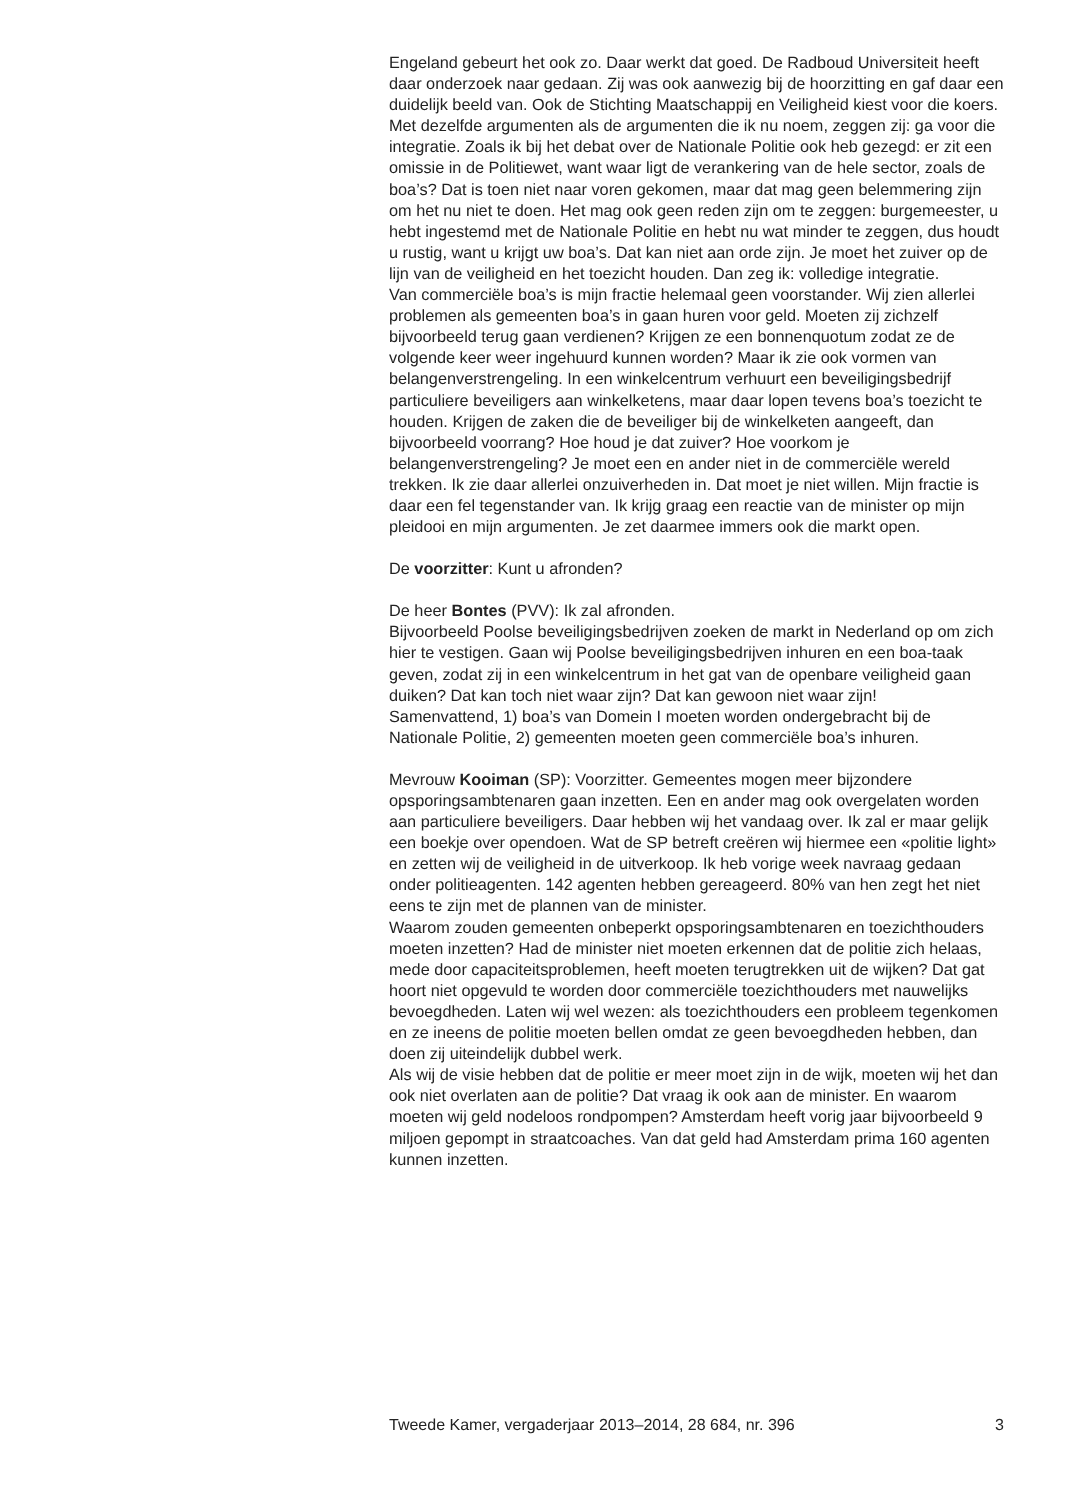Engeland gebeurt het ook zo. Daar werkt dat goed. De Radboud Universiteit heeft daar onderzoek naar gedaan. Zij was ook aanwezig bij de hoorzitting en gaf daar een duidelijk beeld van. Ook de Stichting Maatschappij en Veiligheid kiest voor die koers. Met dezelfde argumenten als de argumenten die ik nu noem, zeggen zij: ga voor die integratie. Zoals ik bij het debat over de Nationale Politie ook heb gezegd: er zit een omissie in de Politiewet, want waar ligt de verankering van de hele sector, zoals de boa’s? Dat is toen niet naar voren gekomen, maar dat mag geen belemmering zijn om het nu niet te doen. Het mag ook geen reden zijn om te zeggen: burgemeester, u hebt ingestemd met de Nationale Politie en hebt nu wat minder te zeggen, dus houdt u rustig, want u krijgt uw boa’s. Dat kan niet aan orde zijn. Je moet het zuiver op de lijn van de veiligheid en het toezicht houden. Dan zeg ik: volledige integratie.
Van commerciële boa’s is mijn fractie helemaal geen voorstander. Wij zien allerlei problemen als gemeenten boa’s in gaan huren voor geld. Moeten zij zichzelf bijvoorbeeld terug gaan verdienen? Krijgen ze een bonnenquotum zodat ze de volgende keer weer ingehuurd kunnen worden? Maar ik zie ook vormen van belangenverstrengeling. In een winkelcentrum verhuurt een beveiligingsbedrijf particuliere beveiligers aan winkelketens, maar daar lopen tevens boa’s toezicht te houden. Krijgen de zaken die de beveiliger bij de winkelketen aangeeft, dan bijvoorbeeld voorrang? Hoe houd je dat zuiver? Hoe voorkom je belangenverstrengeling? Je moet een en ander niet in de commerciële wereld trekken. Ik zie daar allerlei onzuiverheden in. Dat moet je niet willen. Mijn fractie is daar een fel tegenstander van. Ik krijg graag een reactie van de minister op mijn pleidooi en mijn argumenten. Je zet daarmee immers ook die markt open.
De voorzitter: Kunt u afronden?
De heer Bontes (PVV): Ik zal afronden.
Bijvoorbeeld Poolse beveiligingsbedrijven zoeken de markt in Nederland op om zich hier te vestigen. Gaan wij Poolse beveiligingsbedrijven inhuren en een boa-taak geven, zodat zij in een winkelcentrum in het gat van de openbare veiligheid gaan duiken? Dat kan toch niet waar zijn? Dat kan gewoon niet waar zijn!
Samenvattend, 1) boa’s van Domein I moeten worden ondergebracht bij de Nationale Politie, 2) gemeenten moeten geen commerciële boa’s inhuren.
Mevrouw Kooiman (SP): Voorzitter. Gemeentes mogen meer bijzondere opsporingsambtenaren gaan inzetten. Een en ander mag ook overgelaten worden aan particuliere beveiligers. Daar hebben wij het vandaag over. Ik zal er maar gelijk een boekje over opendoen. Wat de SP betreft creëren wij hiermee een «politie light» en zetten wij de veiligheid in de uitverkoop. Ik heb vorige week navraag gedaan onder politieagenten. 142 agenten hebben gereageerd. 80% van hen zegt het niet eens te zijn met de plannen van de minister.
Waarom zouden gemeenten onbeperkt opsporingsambtenaren en toezichthouders moeten inzetten? Had de minister niet moeten erkennen dat de politie zich helaas, mede door capaciteitsproblemen, heeft moeten terugtrekken uit de wijken? Dat gat hoort niet opgevuld te worden door commerciële toezichthouders met nauwelijks bevoegdheden. Laten wij wel wezen: als toezichthouders een probleem tegenkomen en ze ineens de politie moeten bellen omdat ze geen bevoegdheden hebben, dan doen zij uiteindelijk dubbel werk.
Als wij de visie hebben dat de politie er meer moet zijn in de wijk, moeten wij het dan ook niet overlaten aan de politie? Dat vraag ik ook aan de minister. En waarom moeten wij geld nodeloos rondpompen? Amsterdam heeft vorig jaar bijvoorbeeld 9 miljoen gepompt in straatcoaches. Van dat geld had Amsterdam prima 160 agenten kunnen inzetten.
Tweede Kamer, vergaderjaar 2013–2014, 28 684, nr. 396 3